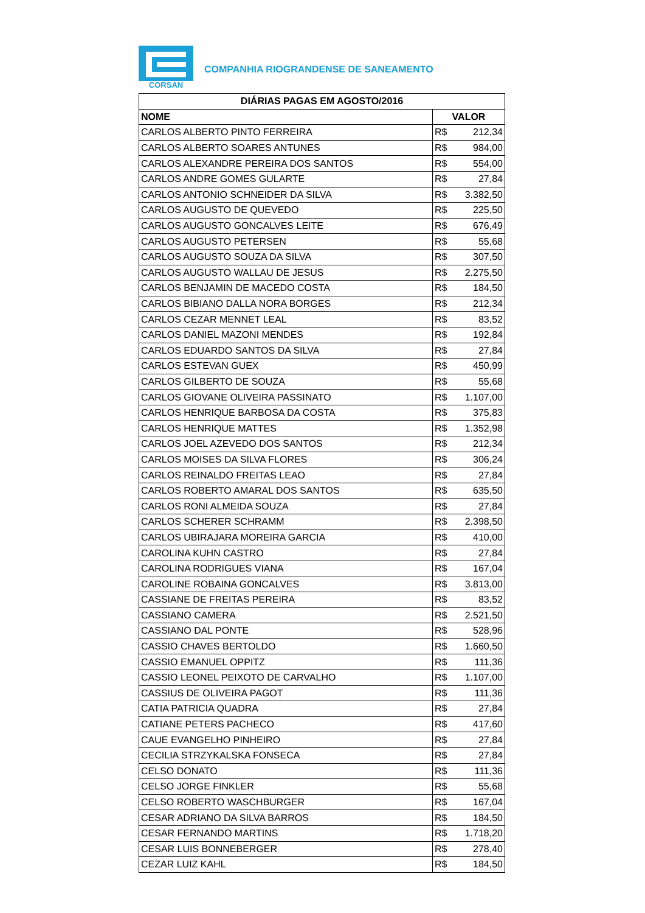CORSAN
COMPANHIA RIOGRANDENSE DE SANEAMENTO
| DIÁRIAS PAGAS EM AGOSTO/2016 | |
| --- | --- |
| NOME | VALOR |
| CARLOS ALBERTO PINTO FERREIRA | R$ 212,34 |
| CARLOS ALBERTO SOARES ANTUNES | R$ 984,00 |
| CARLOS ALEXANDRE PEREIRA DOS SANTOS | R$ 554,00 |
| CARLOS ANDRE GOMES GULARTE | R$ 27,84 |
| CARLOS ANTONIO SCHNEIDER DA SILVA | R$ 3.382,50 |
| CARLOS AUGUSTO DE QUEVEDO | R$ 225,50 |
| CARLOS AUGUSTO GONCALVES LEITE | R$ 676,49 |
| CARLOS AUGUSTO PETERSEN | R$ 55,68 |
| CARLOS AUGUSTO SOUZA DA SILVA | R$ 307,50 |
| CARLOS AUGUSTO WALLAU DE JESUS | R$ 2.275,50 |
| CARLOS BENJAMIN DE MACEDO COSTA | R$ 184,50 |
| CARLOS BIBIANO DALLA NORA BORGES | R$ 212,34 |
| CARLOS CEZAR MENNET LEAL | R$ 83,52 |
| CARLOS DANIEL MAZONI MENDES | R$ 192,84 |
| CARLOS EDUARDO SANTOS DA SILVA | R$ 27,84 |
| CARLOS ESTEVAN GUEX | R$ 450,99 |
| CARLOS GILBERTO DE SOUZA | R$ 55,68 |
| CARLOS GIOVANE OLIVEIRA PASSINATO | R$ 1.107,00 |
| CARLOS HENRIQUE BARBOSA DA COSTA | R$ 375,83 |
| CARLOS HENRIQUE MATTES | R$ 1.352,98 |
| CARLOS JOEL AZEVEDO DOS SANTOS | R$ 212,34 |
| CARLOS MOISES DA SILVA FLORES | R$ 306,24 |
| CARLOS REINALDO FREITAS LEAO | R$ 27,84 |
| CARLOS ROBERTO AMARAL DOS SANTOS | R$ 635,50 |
| CARLOS RONI ALMEIDA SOUZA | R$ 27,84 |
| CARLOS SCHERER SCHRAMM | R$ 2.398,50 |
| CARLOS UBIRAJARA MOREIRA GARCIA | R$ 410,00 |
| CAROLINA KUHN CASTRO | R$ 27,84 |
| CAROLINA RODRIGUES VIANA | R$ 167,04 |
| CAROLINE ROBAINA GONCALVES | R$ 3.813,00 |
| CASSIANE DE FREITAS PEREIRA | R$ 83,52 |
| CASSIANO CAMERA | R$ 2.521,50 |
| CASSIANO DAL PONTE | R$ 528,96 |
| CASSIO CHAVES BERTOLDO | R$ 1.660,50 |
| CASSIO EMANUEL OPPITZ | R$ 111,36 |
| CASSIO LEONEL PEIXOTO DE CARVALHO | R$ 1.107,00 |
| CASSIUS DE OLIVEIRA PAGOT | R$ 111,36 |
| CATIA PATRICIA QUADRA | R$ 27,84 |
| CATIANE PETERS PACHECO | R$ 417,60 |
| CAUE EVANGELHO PINHEIRO | R$ 27,84 |
| CECILIA STRZYKALSKA FONSECA | R$ 27,84 |
| CELSO DONATO | R$ 111,36 |
| CELSO JORGE FINKLER | R$ 55,68 |
| CELSO ROBERTO WASCHBURGER | R$ 167,04 |
| CESAR ADRIANO DA SILVA BARROS | R$ 184,50 |
| CESAR FERNANDO MARTINS | R$ 1.718,20 |
| CESAR LUIS BONNEBERGER | R$ 278,40 |
| CEZAR LUIZ KAHL | R$ 184,50 |